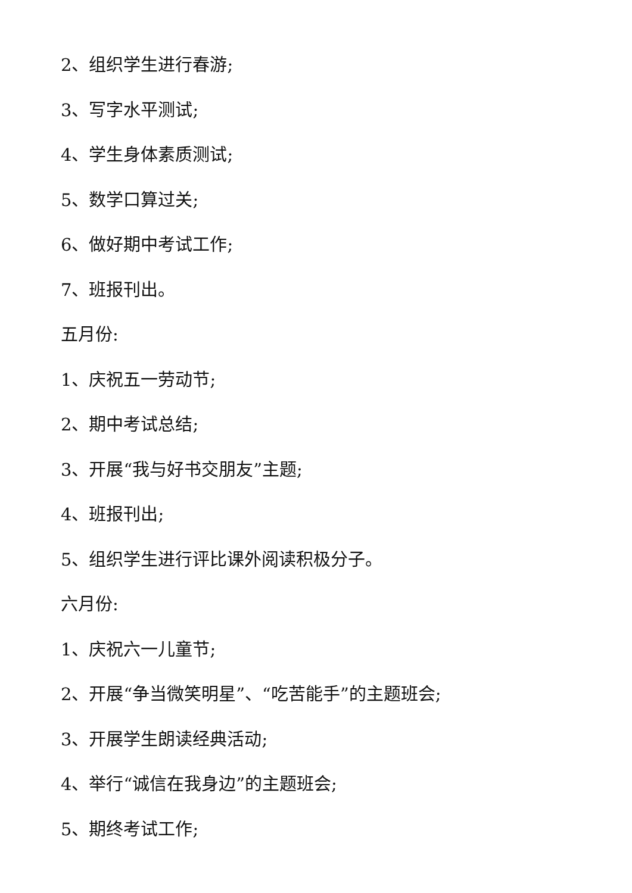2、组织学生进行春游;
3、写字水平测试;
4、学生身体素质测试;
5、数学口算过关;
6、做好期中考试工作;
7、班报刊出。
五月份:
1、庆祝五一劳动节;
2、期中考试总结;
3、开展“我与好书交朋友”主题;
4、班报刊出;
5、组织学生进行评比课外阅读积极分子。
六月份:
1、庆祝六一儿童节;
2、开展“争当微笑明星”、“吃苦能手”的主题班会;
3、开展学生朗读经典活动;
4、举行“诚信在我身边”的主题班会;
5、期终考试工作;